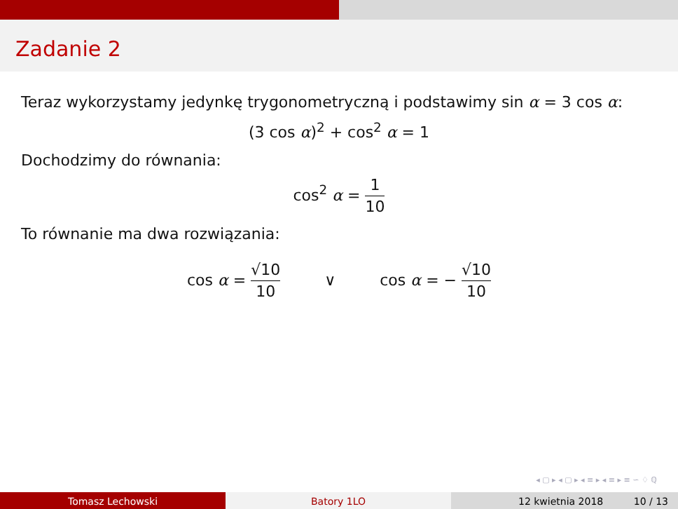Zadanie 2
Teraz wykorzystamy jedynkę trygonometryczną i podstawimy sin α = 3 cos α:
(3 cos α)<sup>2</sup> + cos<sup>2</sup> α = 1
Dochodzimy do równania:
cos<sup>2</sup> α = 1 10
To równanie ma dwa rozwiązania:
cos α = √10 10 ∨ cos α = − √10 10
◂ ▢ ▸ ◂ ▢ ▸ ◂ ≡ ▸ ◂ ≡ ▸ ≡ ∽ ♢ ℚ
Tomasz Lechowski Batory 1LO 12 kwietnia 2018 10 / 13